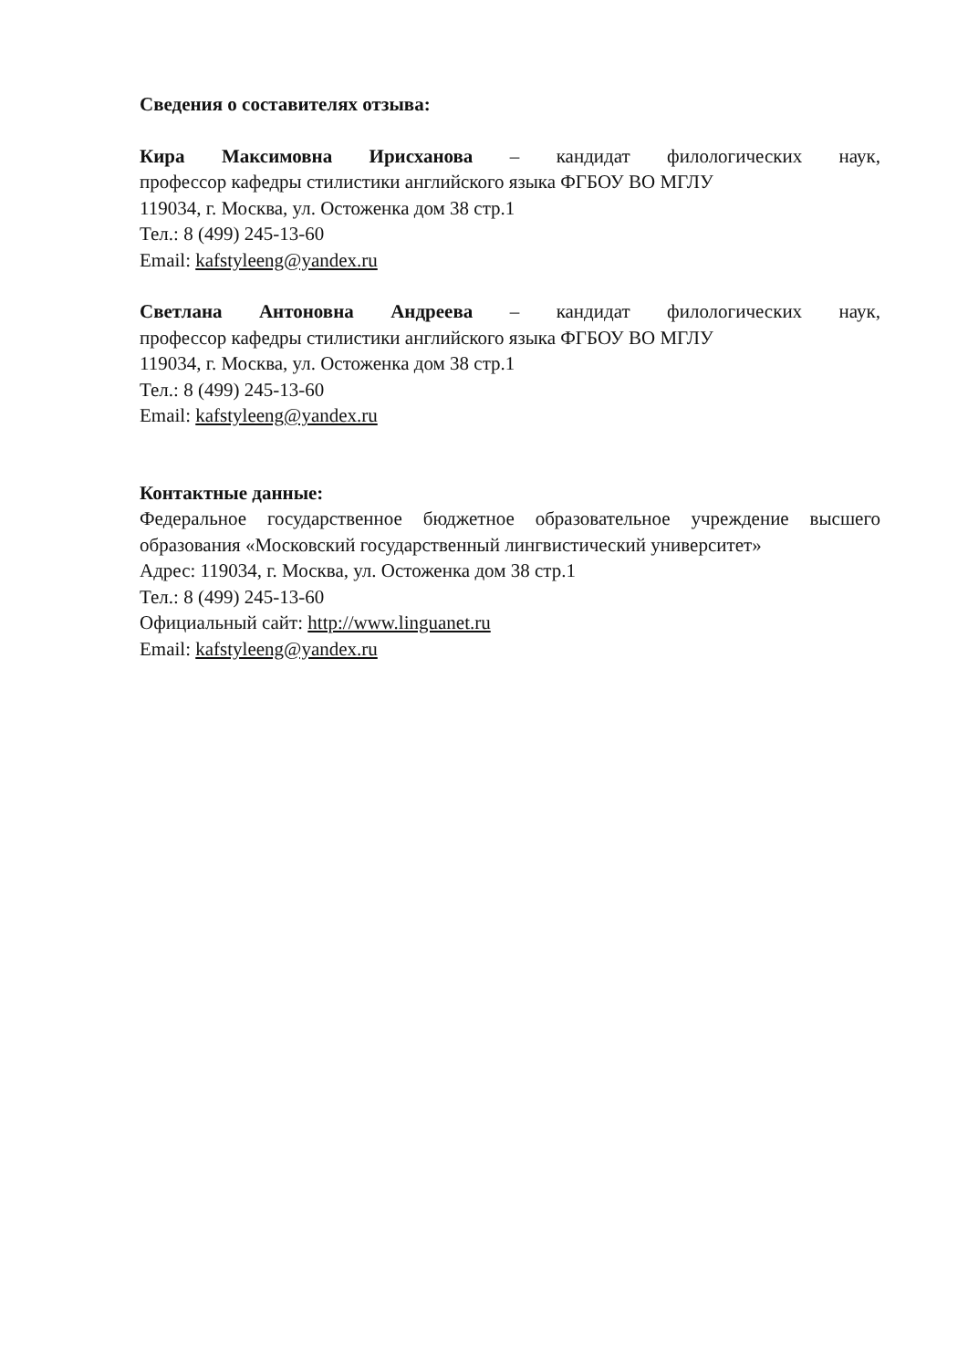Сведения о составителях отзыва:
Кира Максимовна Ирисханова – кандидат филологических наук,
профессор кафедры стилистики английского языка ФГБОУ ВО МГЛУ
119034, г. Москва, ул. Остоженка дом 38 стр.1
Тел.: 8 (499) 245-13-60
Email: kafstyleeng@yandex.ru
Светлана Антоновна Андреева – кандидат филологических наук,
профессор кафедры стилистики английского языка ФГБОУ ВО МГЛУ
119034, г. Москва, ул. Остоженка дом 38 стр.1
Тел.: 8 (499) 245-13-60
Email: kafstyleeng@yandex.ru
Контактные данные:
Федеральное государственное бюджетное образовательное учреждение высшего образования «Московский государственный лингвистический университет»
Адрес: 119034, г. Москва, ул. Остоженка дом 38 стр.1
Тел.: 8 (499) 245-13-60
Официальный сайт: http://www.linguanet.ru
Email: kafstyleeng@yandex.ru